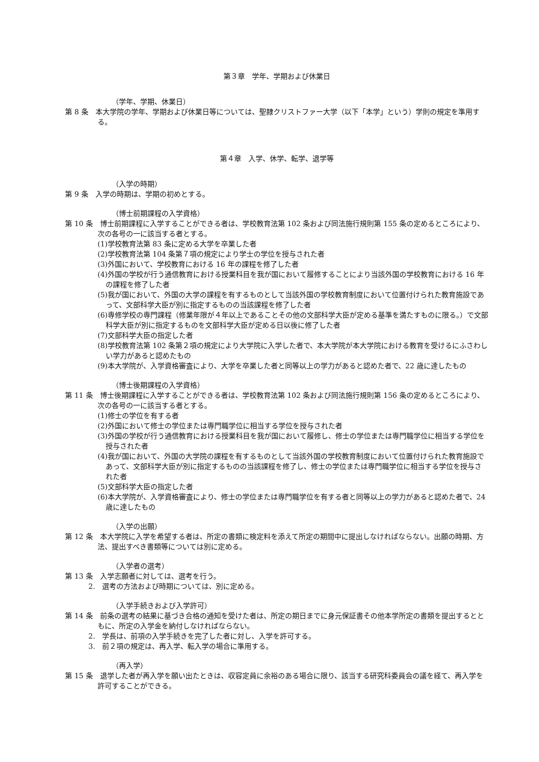第３章　学年、学期および休業日
（学年、学期、休業日）
第 8 条　本大学院の学年、学期および休業日等については、聖隷クリストファー大学（以下「本学」という）学則の規定を準用する。
第４章　入学、休学、転学、退学等
（入学の時期）
第 9 条　入学の時期は、学期の初めとする。
（博士前期課程の入学資格）
第 10 条　博士前期課程に入学することができる者は、学校教育法第 102 条および同法施行規則第 155 条の定めるところにより、次の各号の一に該当する者とする。
(1)学校教育法第 83 条に定める大学を卒業した者
(2)学校教育法第 104 条第７項の規定により学士の学位を授与された者
(3)外国において、学校教育における 16 年の課程を修了した者
(4)外国の学校が行う通信教育における授業科目を我が国において履修することにより当該外国の学校教育における 16 年の課程を修了した者
(5)我が国において、外国の大学の課程を有するものとして当該外国の学校教育制度において位置付けられた教育施設であって、文部科学大臣が別に指定するものの当該課程を修了した者
(6)専修学校の専門課程（修業年限が４年以上であることその他の文部科学大臣が定める基準を満たすものに限る。）で文部科学大臣が別に指定するものを文部科学大臣が定める日以後に修了した者
(7)文部科学大臣の指定した者
(8)学校教育法第 102 条第２項の規定により大学院に入学した者で、本大学院が本大学院における教育を受けるにふさわしい学力があると認めたもの
(9)本大学院が、入学資格審査により、大学を卒業した者と同等以上の学力があると認めた者で、22 歳に達したもの
（博士後期課程の入学資格）
第 11 条　博士後期課程に入学することができる者は、学校教育法第 102 条および同法施行規則第 156 条の定めるところにより、次の各号の一に該当する者とする。
(1)修士の学位を有する者
(2)外国において修士の学位または専門職学位に相当する学位を授与された者
(3)外国の学校が行う通信教育における授業科目を我が国において履修し、修士の学位または専門職学位に相当する学位を授与された者
(4)我が国において、外国の大学院の課程を有するものとして当該外国の学校教育制度において位置付けられた教育施設であって、文部科学大臣が別に指定するものの当該課程を修了し、修士の学位または専門職学位に相当する学位を授与された者
(5)文部科学大臣の指定した者
(6)本大学院が、入学資格審査により、修士の学位または専門職学位を有する者と同等以上の学力があると認めた者で、24 歳に達したもの
（入学の出願）
第 12 条　本大学院に入学を希望する者は、所定の書類に検定料を添えて所定の期間中に提出しなければならない。出願の時期、方法、提出すべき書類等については別に定める。
（入学者の選考）
第 13 条　入学志願者に対しては、選考を行う。
2.　選考の方法および時期については、別に定める。
（入学手続きおよび入学許可）
第 14 条　前条の選考の結果に基づき合格の通知を受けた者は、所定の期日までに身元保証書その他本学所定の書類を提出するとともに、所定の入学金を納付しなければならない。
2.　学長は、前項の入学手続きを完了した者に対し、入学を許可する。
3.　前２項の規定は、再入学、転入学の場合に準用する。
（再入学）
第 15 条　退学した者が再入学を願い出たときは、収容定員に余裕のある場合に限り、該当する研究科委員会の議を経て、再入学を許可することができる。